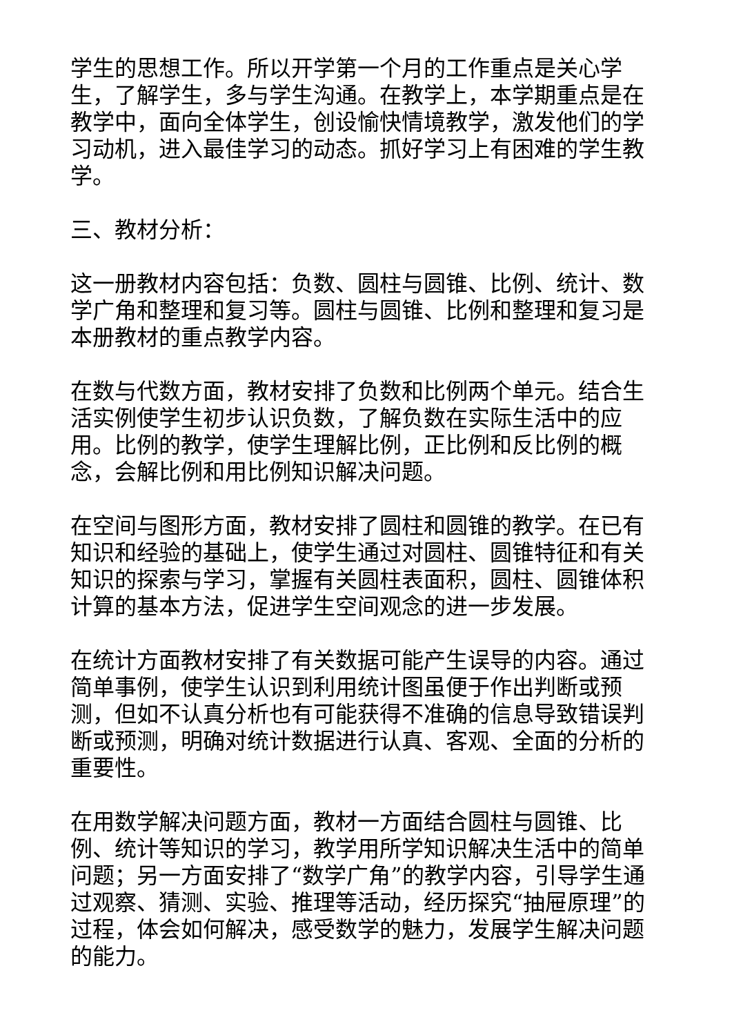学生的思想工作。所以开学第一个月的工作重点是关心学生，了解学生，多与学生沟通。在教学上，本学期重点是在教学中，面向全体学生，创设愉快情境教学，激发他们的学习动机，进入最佳学习的动态。抓好学习上有困难的学生教学。
三、教材分析：
这一册教材内容包括：负数、圆柱与圆锥、比例、统计、数学广角和整理和复习等。圆柱与圆锥、比例和整理和复习是本册教材的重点教学内容。
在数与代数方面，教材安排了负数和比例两个单元。结合生活实例使学生初步认识负数，了解负数在实际生活中的应用。比例的教学，使学生理解比例，正比例和反比例的概念，会解比例和用比例知识解决问题。
在空间与图形方面，教材安排了圆柱和圆锥的教学。在已有知识和经验的基础上，使学生通过对圆柱、圆锥特征和有关知识的探索与学习，掌握有关圆柱表面积，圆柱、圆锥体积计算的基本方法，促进学生空间观念的进一步发展。
在统计方面教材安排了有关数据可能产生误导的内容。通过简单事例，使学生认识到利用统计图虽便于作出判断或预测，但如不认真分析也有可能获得不准确的信息导致错误判断或预测，明确对统计数据进行认真、客观、全面的分析的重要性。
在用数学解决问题方面，教材一方面结合圆柱与圆锥、比例、统计等知识的学习，教学用所学知识解决生活中的简单问题；另一方面安排了“数学广角”的教学内容，引导学生通过观察、猜测、实验、推理等活动，经历探究“抽屉原理”的过程，体会如何解决，感受数学的魅力，发展学生解决问题的能力。